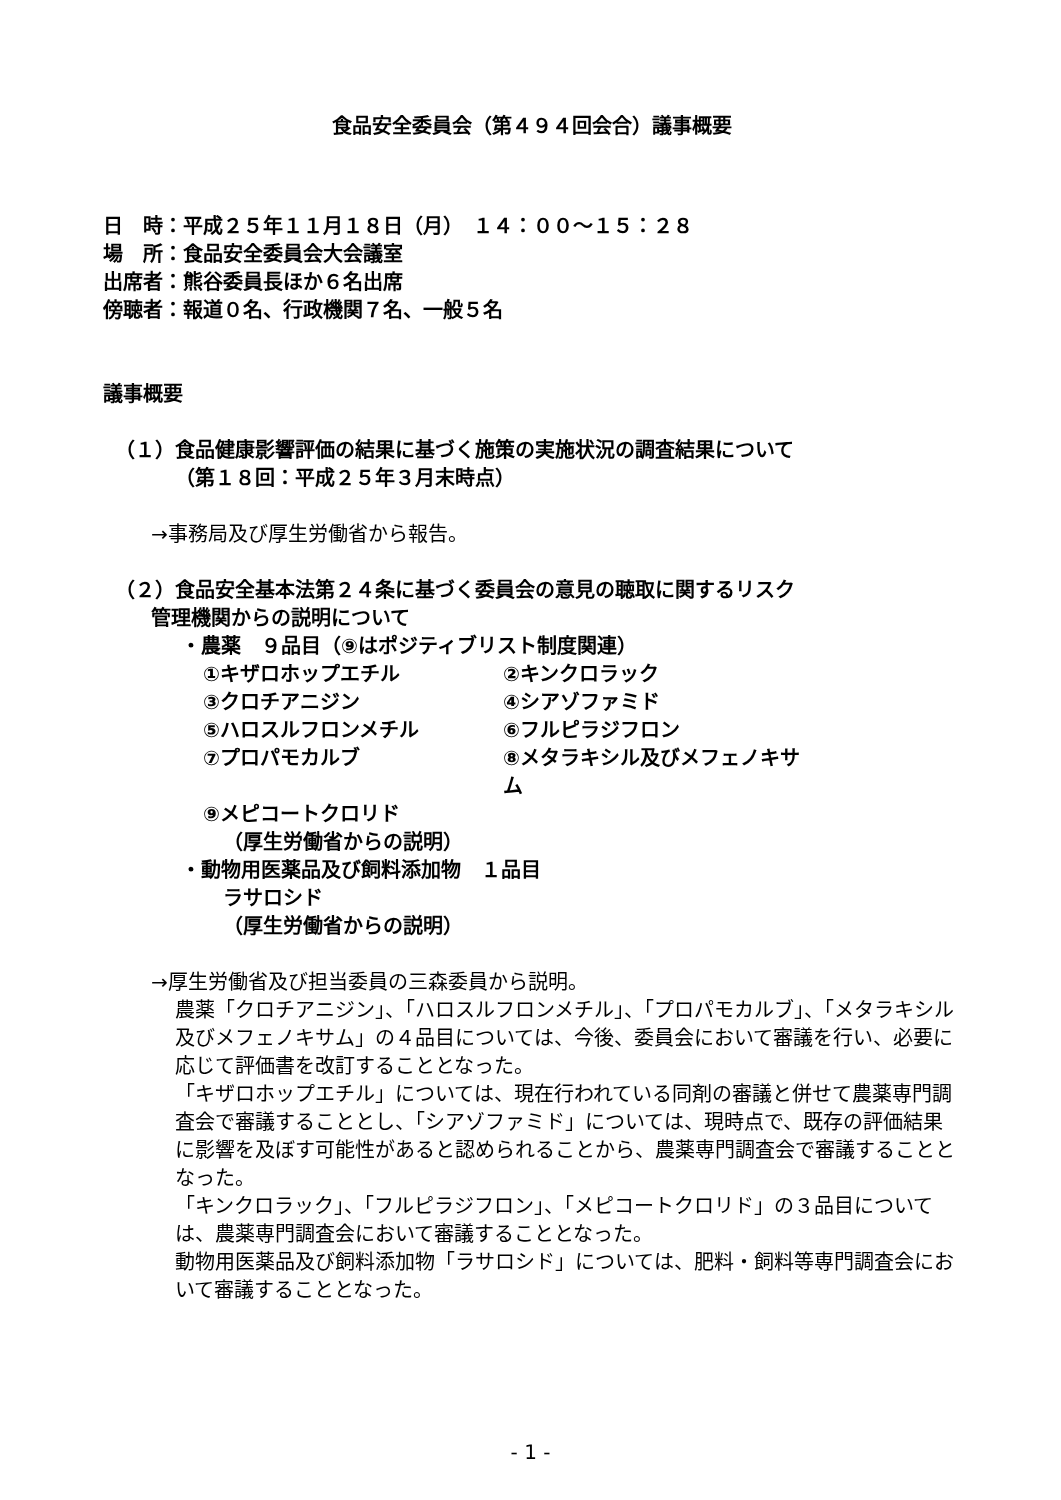食品安全委員会（第４９４回会合）議事概要
日　時：平成２５年１１月１８日（月）　１４：００～１５：２８
場　所：食品安全委員会大会議室
出席者：熊谷委員長ほか６名出席
傍聴者：報道０名、行政機関７名、一般５名
議事概要
（１）食品健康影響評価の結果に基づく施策の実施状況の調査結果について
（第１８回：平成２５年３月末時点）
→事務局及び厚生労働省から報告。
（２）食品安全基本法第２４条に基づく委員会の意見の聴取に関するリスク
管理機関からの説明について
・農薬　９品目（⑨はポジティブリスト制度関連）
①キザロホップエチル ②キンクロラック
③クロチアニジン ④シアゾファミド
⑤ハロスルフロンメチル ⑥フルピラジフロン
⑦プロパモカルブ ⑧メタラキシル及びメフェノキサム
⑨メピコートクロリド
（厚生労働省からの説明）
・動物用医薬品及び飼料添加物　１品目
ラサロシド
（厚生労働省からの説明）
→厚生労働省及び担当委員の三森委員から説明。
農薬「クロチアニジン」、「ハロスルフロンメチル」、「プロパモカルブ」、「メタラキシル及びメフェノキサム」の４品目については、今後、委員会において審議を行い、必要に応じて評価書を改訂することとなった。
「キザロホップエチル」については、現在行われている同剤の審議と併せて農薬専門調査会で審議することとし、「シアゾファミド」については、現時点で、既存の評価結果に影響を及ぼす可能性があると認められることから、農薬専門調査会で審議することとなった。
「キンクロラック」、「フルピラジフロン」、「メピコートクロリド」の３品目については、農薬専門調査会において審議することとなった。
動物用医薬品及び飼料添加物「ラサロシド」については、肥料・飼料等専門調査会において審議することとなった。
- 1 -